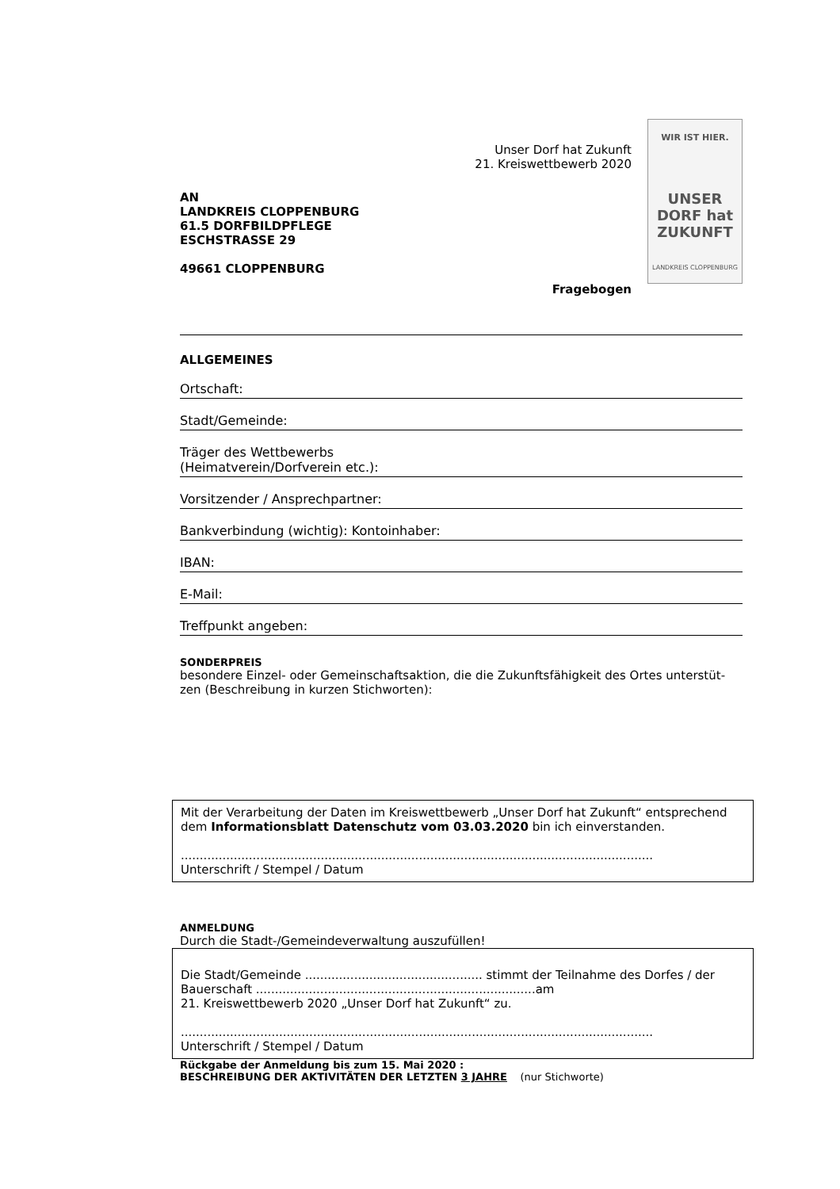AN
LANDKREIS CLOPPENBURG
61.5 DORFBILDPFLEGE
ESCHSTRASSE 29
49661 CLOPPENBURG
Unser Dorf hat Zukunft
21. Kreiswettbewerb 2020
Fragebogen
WIR IST HIER.
UNSER DORF hat ZUKUNFT
LANDKREIS CLOPPENBURG
ALLGEMEINES
Ortschaft:
Stadt/Gemeinde:
Träger des Wettbewerbs
(Heimatverein/Dorfverein etc.):
Vorsitzender / Ansprechpartner:
Bankverbindung (wichtig): Kontoinhaber:
IBAN:
E-Mail:
Treffpunkt angeben:
SONDERPREIS
besondere Einzel- oder Gemeinschaftsaktion, die die Zukunftsfähigkeit des Ortes unterstüt-zen (Beschreibung in kurzen Stichworten):
Mit der Verarbeitung der Daten im Kreiswettbewerb „Unser Dorf hat Zukunft“ entsprechend dem Informationsblatt Datenschutz vom 03.03.2020 bin ich einverstanden.
.............................................................................................................................
Unterschrift / Stempel / Datum
ANMELDUNG
Durch die Stadt-/Gemeindeverwaltung auszufüllen!
Die Stadt/Gemeinde ............................................... stimmt der Teilnahme des Dorfes / der Bauerschaft ..........................................................................am
21. Kreiswettbewerb 2020 „Unser Dorf hat Zukunft“ zu.
.............................................................................................................................
Unterschrift / Stempel / Datum
Rückgabe der Anmeldung bis zum 15. Mai 2020 :
BESCHREIBUNG DER AKTIVITÄTEN DER LETZTEN 3 JAHRE (nur Stichworte)